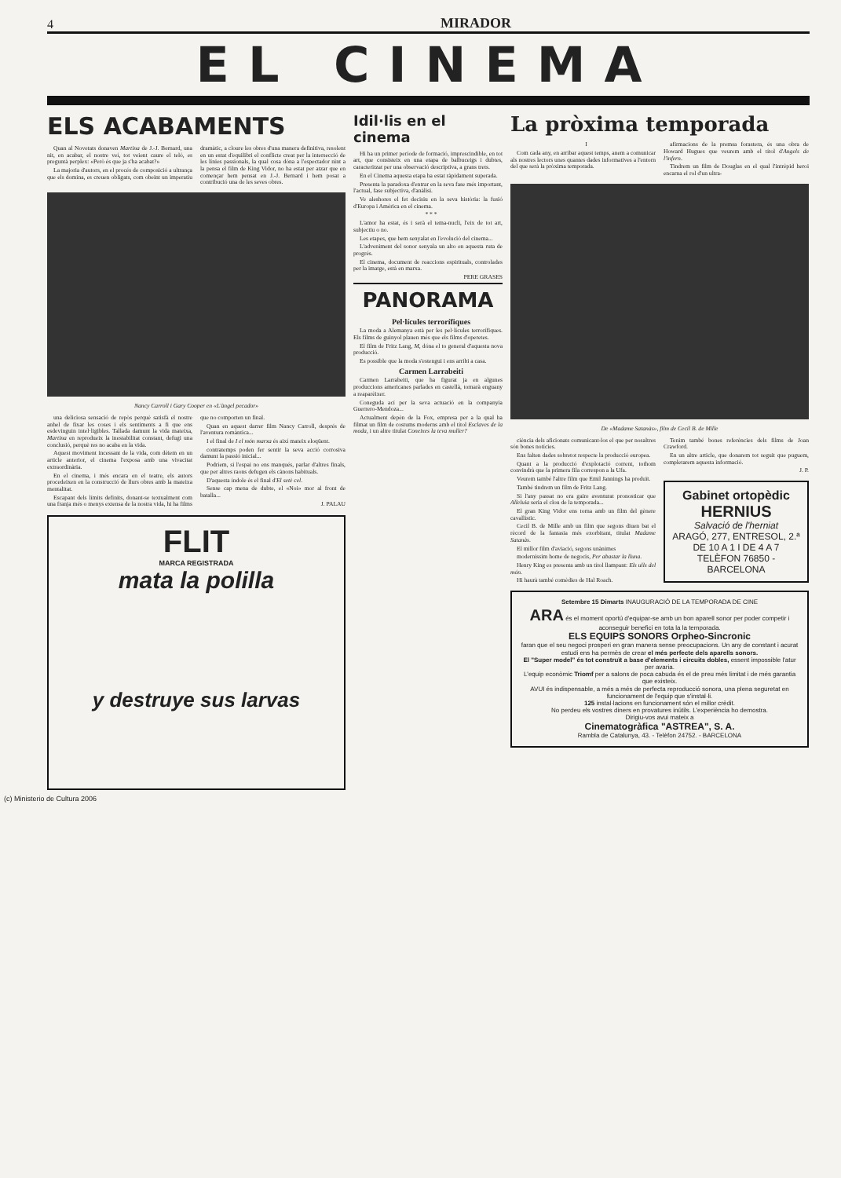4 MIRADOR
EL CINEMA
ELS ACABAMENTS
Quan al Novetats donaven Martina de J.-J. Bernard, una nit, en acabar, el nostre veí, tot veient caure el teló, es preguntà perplex: «Però és que ja s'ha acabat?»
La majoria d'autors, en el procés de composició a ultrança que els domina, es creuen obligats, com obeint un imperatiu dramàtic, a cloure les obres d'una manera definitiva, resolent en un estat d'equilibri el conflicte creat per la intersecció de les línies passionals, la qual cosa dóna a l'espectador nint a la pensa el film de King Vidor, no ha estat per atzar que en començar hem pensat en J.-J. Bernard i hem posat a contribució una de les seves obres.
Nancy Carroll i Gary Cooper en «L'àngel pecador»
una deliciosa sensació de repòs perquè satisfà el nostre anhel de fixar les coses i els sentiments a fi que ens esdevinguin intel·ligibles. Tallada damunt la vida mateixa, Martina en reprodueix la inestabilitat constant, defugi una conclusió, perquè res no acaba en la vida.
Aquest moviment incessant de la vida, com dèiem en un article anterior, el cinema l'exposa amb una vivacitat extraordinària.
En el cinema, i més encara en el teatre, els autors procedeixen en la construcció de llurs obres amb la mateixa mentalitat.
Escapant dels límits definits, donant-se textualment com una franja més o menys extensa de la nostra vida, hi ha films que no comporten un final.
Quan en aquest darrer film Nancy Carroll, després de l'aventura romàntica...
I el final de I el món marxa és així mateix eloqüent.
contratemps poden fer sentir la seva acció corrosiva damunt la passió inicial...
Podríem, si l'espai no ens manqués, parlar d'altres finals, que per altres raons defugen els cànons habituals.
D'aquesta índole és el final d'El setè cel.
Sense cap mena de dubte, el «Noi» mor al front de batalla...
J. PALAU
FLIT
MARCA REGISTRADA
mata la polilla
y destruye sus larvas
Idil·lis en el cinema
Hi ha un primer període de formació, imprescindible, en tot art, que consisteix en una etapa de balbuceigs i dubtes, caracteritzat per una observació descriptiva, a grans trets.
En el Cinema aquesta etapa ha estat ràpidament superada.
Presenta la paradoxa d'entrar en la seva fase més important, l'actual, fase subjectiva, d'anàlisi.
Ve aleshores el fet decisiu en la seva història: la fusió d'Europa i Amèrica en el cinema.
* * *
L'amor ha estat, és i serà el tema-nucli, l'eix de tot art, subjectiu o no.
Les etapes, que hem senyalat en l'evolució del cinema...
L'adveniment del sonor senyala un alto en aquesta ruta de progrés.
El cinema, document de reaccions espirituals, controlades per la imatge, està en marxa.
PERE GRASES
PANORAMA
Pel·lícules terrorífiques
La moda a Alemanya està per les pel·lícules terrorífiques. Els films de guinyol plauen més que els films d'operetes.
El film de Fritz Lang, M, dóna el to general d'aquesta nova producció.
Es possible que la moda s'estengui i ens arribi a casa.
Carmen Larrabeiti
Carmen Larrabeiti, que ha figurat ja en algunes produccions americanes parlades en castellà, tornarà enguany a reaparèixer.
Coneguda ací per la seva actuació en la companyia Guerrero-Mendoza...
Actualment depèn de la Fox, empresa per a la qual ha filmat un film de costums moderns amb el títol Esclaves de la moda, i un altre titulat Coneixes la teva muller?
La pròxima temporada
I
Com cada any, en arribar aquest temps, anem a comunicar als nostres lectors unes quantes dades informatives a l'entorn del que serà la pròxima temporada.
afirmacions de la premsa forastera, és una obra de Howard Hugues que veurem amb el títol d'Angels de l'infern.
Tindrem un film de Douglas en el qual l'intrèpid heroi encarna el rol d'un ultra-
De «Madame Satanàs», film de Cecil B. de Mille
ciència dels aficionats comunicant-los el que per nosaltres són bones notícies.
Ens falten dades sobretot respecte la producció europea.
Quant a la producció d'explotació corrent, tothom convindrà que la primera fila correspon a la Ufa.
Veurem també l'altre film que Emil Jannings ha produït.
També tindrem un film de Fritz Lang.
Si l'any passat no era gaire aventurat pronosticar que Alleluia seria el clou de la temporada...
El gran King Vidor ens torna amb un film del gènere cavallístic.
Cecil B. de Mille amb un film que segons diuen bat el rècord de la fantasia més exorbitant, titulat Madame Satanàs.
El millor film d'aviació, segons unànimes
modernissim home de negocis, Per abastar la lluna.
Henry King es presenta amb un títol llampant: Els ulls del món.
Hi haurà també comèdies de Hal Roach.
Tenim també bones referències dels films de Joan Crawford.
En un altre article, que donarem tot seguit que puguem, completarem aquesta informació.
J. P.
Gabinet ortopèdic
HERNIUS
Salvació de l'herniat
ARAGÓ, 277, ENTRESOL, 2.ª
DE 10 A 1 I DE 4 A 7
TELÈFON 76850 - BARCELONA
Setembre 15 Dimarts INAUGURACIÓ DE LA TEMPORADA DE CINE
ARA és el moment oportú d'equipar-se amb un bon aparell sonor per poder competir i aconseguir benefici en tota la la temporada.
ELS EQUIPS SONORS Orpheo-Sincronic
faran que el seu negoci prosperi en gran manera sense preocupacions. Un any de constant i acurat estudi ens ha permès de crear el més perfecte dels aparells sonors.
El "Super model" és tot construït a base d'elements i circuits dobles, essent impossible l'atur per avaria.
L'equip econòmic Triomf per a salons de poca cabuda és el de preu més limitat i de més garantia que existeix.
AVUI és indispensable, a més a més de perfecta reproducció sonora, una plena seguretat en funcionament de l'equip que s'instal·li.
125 instal·lacions en funcionament són el millor crèdit.
No perdeu els vostres diners en provatures inútils. L'experiència ho demostra.
Dirigiu-vos avui mateix a
Cinematogràfica "ASTREA", S. A.
Rambla de Catalunya, 43. - Telèfon 24752. - BARCELONA
(c) Ministerio de Cultura 2006